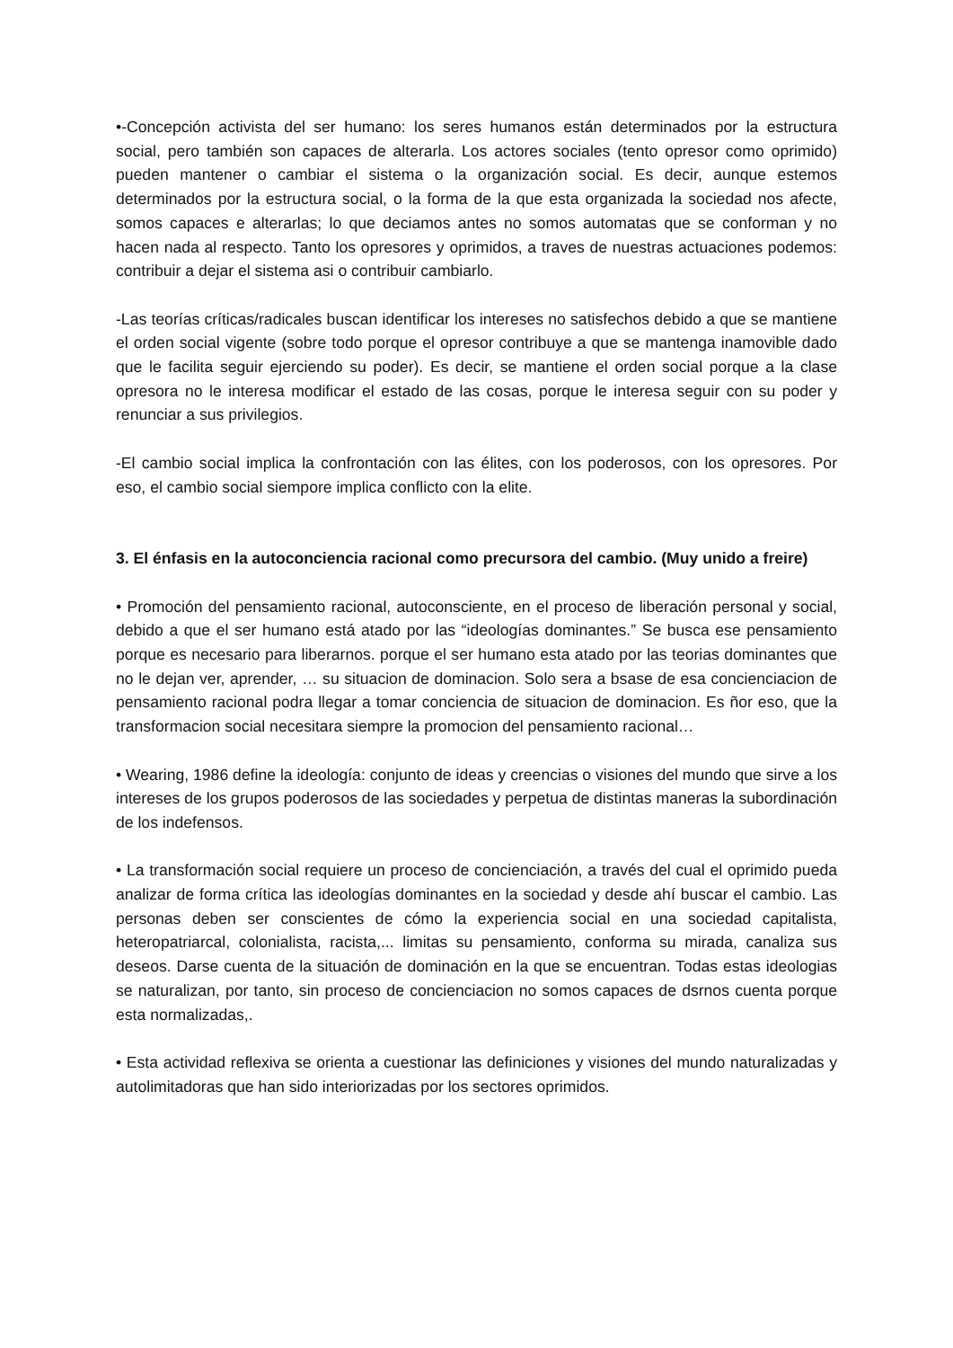•-Concepción activista del ser humano: los seres humanos están determinados por la estructura social, pero también son capaces de alterarla. Los actores sociales (tento opresor como oprimido) pueden mantener o cambiar el sistema o la organización social. Es decir, aunque estemos determinados por la estructura social, o la forma de la que esta organizada la sociedad nos afecte, somos capaces e alterarlas; lo que deciamos antes no somos automatas que se conforman y no hacen nada al respecto. Tanto los opresores y oprimidos, a traves de nuestras actuaciones podemos: contribuir a dejar el sistema asi o contribuir cambiarlo.
-Las teorías críticas/radicales buscan identificar los intereses no satisfechos debido a que se mantiene el orden social vigente (sobre todo porque el opresor contribuye a que se mantenga inamovible dado que le facilita seguir ejerciendo su poder). Es decir, se mantiene el orden social porque a la clase opresora no le interesa modificar el estado de las cosas, porque le interesa seguir con su poder y renunciar a sus privilegios.
-El cambio social implica la confrontación con las élites, con los poderosos, con los opresores. Por eso, el cambio social siempore implica conflicto con la elite.
3. El énfasis en la autoconciencia racional como precursora del cambio. (Muy unido a freire)
• Promoción del pensamiento racional, autoconsciente, en el proceso de liberación personal y social, debido a que el ser humano está atado por las “ideologías dominantes.” Se busca ese pensamiento porque es necesario para liberarnos. porque el ser humano esta atado por las teorias dominantes que no le dejan ver, aprender, … su situacion de dominacion. Solo sera a bsase de esa concienciacion de pensamiento racional podra llegar a tomar conciencia de situacion de dominacion. Es ñor eso, que la transformacion social necesitara siempre la promocion del pensamiento racional…
• Wearing, 1986 define la ideología: conjunto de ideas y creencias o visiones del mundo que sirve a los intereses de los grupos poderosos de las sociedades y perpetua de distintas maneras la subordinación de los indefensos.
• La transformación social requiere un proceso de concienciación, a través del cual el oprimido pueda analizar de forma crítica las ideologías dominantes en la sociedad y desde ahí buscar el cambio. Las personas deben ser conscientes de cómo la experiencia social en una sociedad capitalista, heteropatriarcal, colonialista, racista,... limitas su pensamiento, conforma su mirada, canaliza sus deseos. Darse cuenta de la situación de dominación en la que se encuentran. Todas estas ideologias se naturalizan, por tanto, sin proceso de concienciacion no somos capaces de dsrnos cuenta porque esta normalizadas,.
• Esta actividad reflexiva se orienta a cuestionar las definiciones y visiones del mundo naturalizadas y autolimitadoras que han sido interiorizadas por los sectores oprimidos.